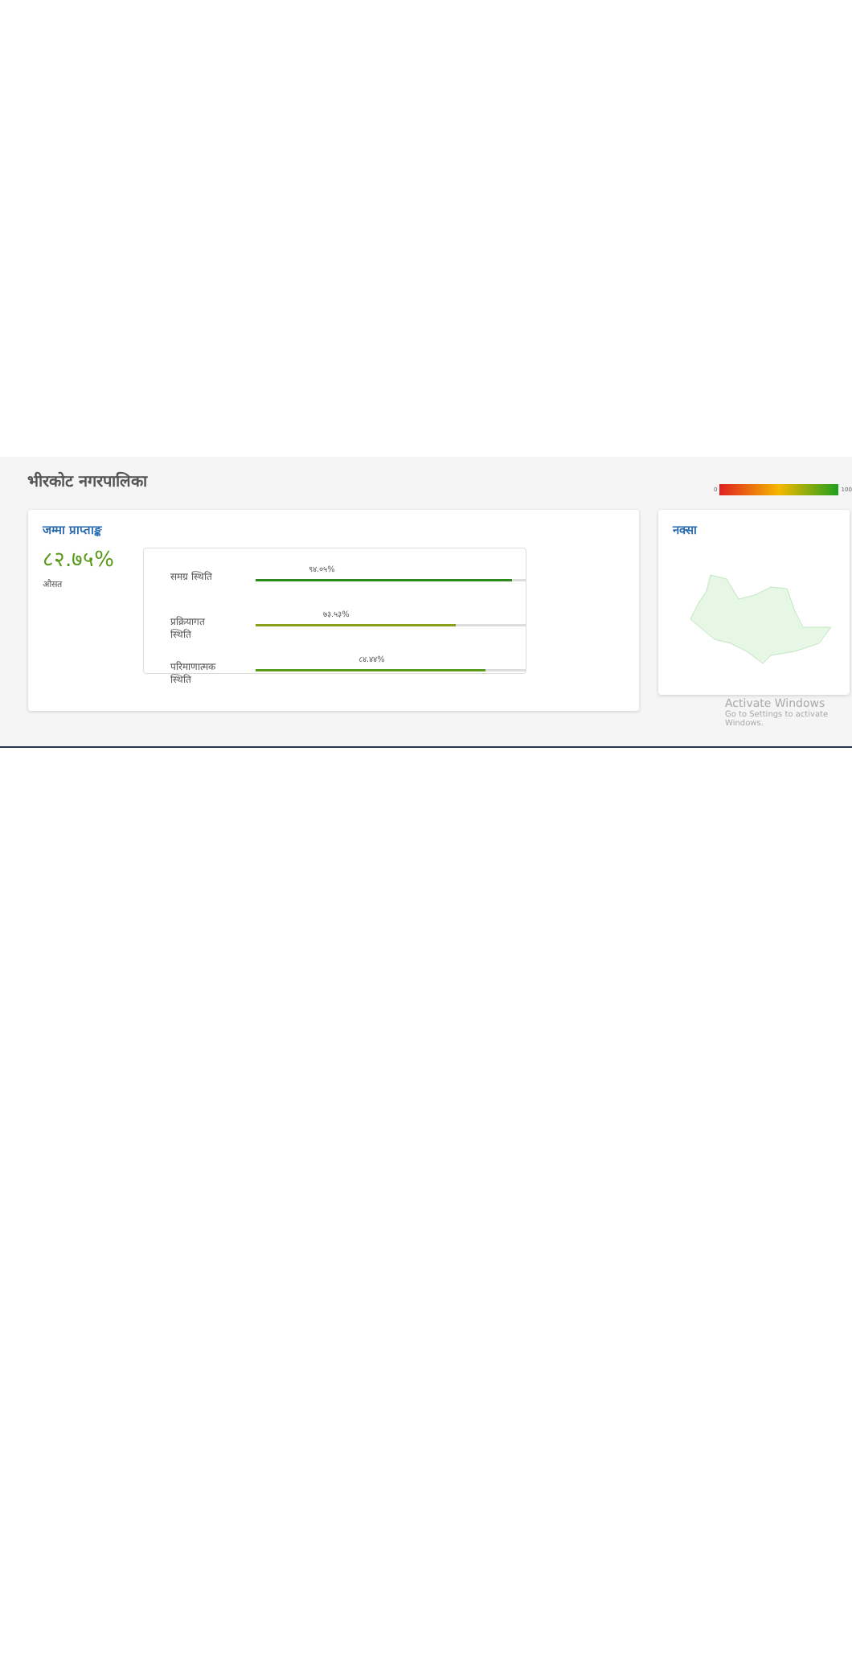भीरकोट नगरपालिका
0 100
जम्मा प्राप्ताङ्क
८२.७५%
औसत
समग्र स्थिति
९४.०५%
प्रक्रियागत स्थिति
७३.५३%
परिमाणात्मक स्थिति
८४.४४%
नक्सा
Activate Windows
Go to Settings to activate Windows.